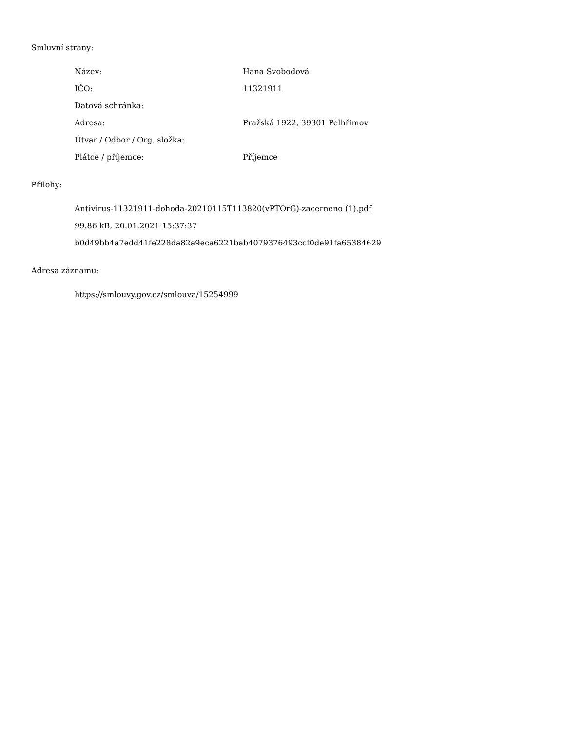Smluvní strany:
| Název: | Hana Svobodová |
| IČO: | 11321911 |
| Datová schránka: | |
| Adresa: | Pražská 1922, 39301 Pelhřimov |
| Útvar / Odbor / Org. složka: | |
| Plátce / příjemce: | Příjemce |
Přílohy:
Antivirus-11321911-dohoda-20210115T113820(vPTOrG)-zacerneno (1).pdf
99.86 kB, 20.01.2021 15:37:37
b0d49bb4a7edd41fe228da82a9eca6221bab4079376493ccf0de91fa65384629
Adresa záznamu:
https://smlouvy.gov.cz/smlouva/15254999